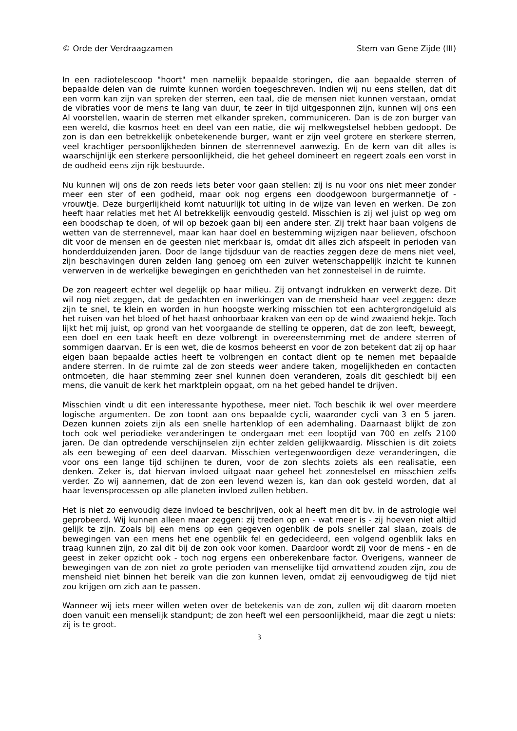© Orde der Verdraagzamen Stem van Gene Zijde (III)
In een radiotelescoop "hoort" men namelijk bepaalde storingen, die aan bepaalde sterren of bepaalde delen van de ruimte kunnen worden toegeschreven. Indien wij nu eens stellen, dat dit een vorm kan zijn van spreken der sterren, een taal, die de mensen niet kunnen verstaan, omdat de vibraties voor de mens te lang van duur, te zeer in tijd uitgesponnen zijn, kunnen wij ons een Al voorstellen, waarin de sterren met elkander spreken, communiceren. Dan is de zon burger van een wereld, die kosmos heet en deel van een natie, die wij melkwegstelsel hebben gedoopt. De zon is dan een betrekkelijk onbetekenende burger, want er zijn veel grotere en sterkere sterren, veel krachtiger persoonlijkheden binnen de sterrennevel aanwezig. En de kern van dit alles is waarschijnlijk een sterkere persoonlijkheid, die het geheel domineert en regeert zoals een vorst in de oudheid eens zijn rijk bestuurde.
Nu kunnen wij ons de zon reeds iets beter voor gaan stellen: zij is nu voor ons niet meer zonder meer een ster of een godheid, maar ook nog ergens een doodgewoon burgermannetje of -vrouwtje. Deze burgerlijkheid komt natuurlijk tot uiting in de wijze van leven en werken. De zon heeft haar relaties met het Al betrekkelijk eenvoudig gesteld. Misschien is zij wel juist op weg om een boodschap te doen, of wil op bezoek gaan bij een andere ster. Zij trekt haar baan volgens de wetten van de sterrennevel, maar kan haar doel en bestemming wijzigen naar believen, ofschoon dit voor de mensen en de geesten niet merkbaar is, omdat dit alles zich afspeelt in perioden van honderdduizenden jaren. Door de lange tijdsduur van de reacties zeggen deze de mens niet veel, zijn beschavingen duren zelden lang genoeg om een zuiver wetenschappelijk inzicht te kunnen verwerven in de werkelijke bewegingen en gerichtheden van het zonnestelsel in de ruimte.
De zon reageert echter wel degelijk op haar milieu. Zij ontvangt indrukken en verwerkt deze. Dit wil nog niet zeggen, dat de gedachten en inwerkingen van de mensheid haar veel zeggen: deze zijn te snel, te klein en worden in hun hoogste werking misschien tot een achtergrondgeluid als het ruisen van het bloed of het haast onhoorbaar kraken van een op de wind zwaaiend hekje. Toch lijkt het mij juist, op grond van het voorgaande de stelling te opperen, dat de zon leeft, beweegt, een doel en een taak heeft en deze volbrengt in overeenstemming met de andere sterren of sommigen daarvan. Er is een wet, die de kosmos beheerst en voor de zon betekent dat zij op haar eigen baan bepaalde acties heeft te volbrengen en contact dient op te nemen met bepaalde andere sterren. In de ruimte zal de zon steeds weer andere taken, mogelijkheden en contacten ontmoeten, die haar stemming zeer snel kunnen doen veranderen, zoals dit geschiedt bij een mens, die vanuit de kerk het marktplein opgaat, om na het gebed handel te drijven.
Misschien vindt u dit een interessante hypothese, meer niet. Toch beschik ik wel over meerdere logische argumenten. De zon toont aan ons bepaalde cycli, waaronder cycli van 3 en 5 jaren. Dezen kunnen zoiets zijn als een snelle hartenklop of een ademhaling. Daarnaast blijkt de zon toch ook wel periodieke veranderingen te ondergaan met een looptijd van 700 en zelfs 2100 jaren. De dan optredende verschijnselen zijn echter zelden gelijkwaardig. Misschien is dit zoiets als een beweging of een deel daarvan. Misschien vertegenwoordigen deze veranderingen, die voor ons een lange tijd schijnen te duren, voor de zon slechts zoiets als een realisatie, een denken. Zeker is, dat hiervan invloed uitgaat naar geheel het zonnestelsel en misschien zelfs verder. Zo wij aannemen, dat de zon een levend wezen is, kan dan ook gesteld worden, dat al haar levensprocessen op alle planeten invloed zullen hebben.
Het is niet zo eenvoudig deze invloed te beschrijven, ook al heeft men dit bv. in de astrologie wel geprobeerd. Wij kunnen alleen maar zeggen: zij treden op en - wat meer is - zij hoeven niet altijd gelijk te zijn. Zoals bij een mens op een gegeven ogenblik de pols sneller zal slaan, zoals de bewegingen van een mens het ene ogenblik fel en gedecideerd, een volgend ogenblik laks en traag kunnen zijn, zo zal dit bij de zon ook voor komen. Daardoor wordt zij voor de mens - en de geest in zeker opzicht ook - toch nog ergens een onberekenbare factor. Overigens, wanneer de bewegingen van de zon niet zo grote perioden van menselijke tijd omvattend zouden zijn, zou de mensheid niet binnen het bereik van die zon kunnen leven, omdat zij eenvoudigweg de tijd niet zou krijgen om zich aan te passen.
Wanneer wij iets meer willen weten over de betekenis van de zon, zullen wij dit daarom moeten doen vanuit een menselijk standpunt; de zon heeft wel een persoonlijkheid, maar die zegt u niets: zij is te groot.
3